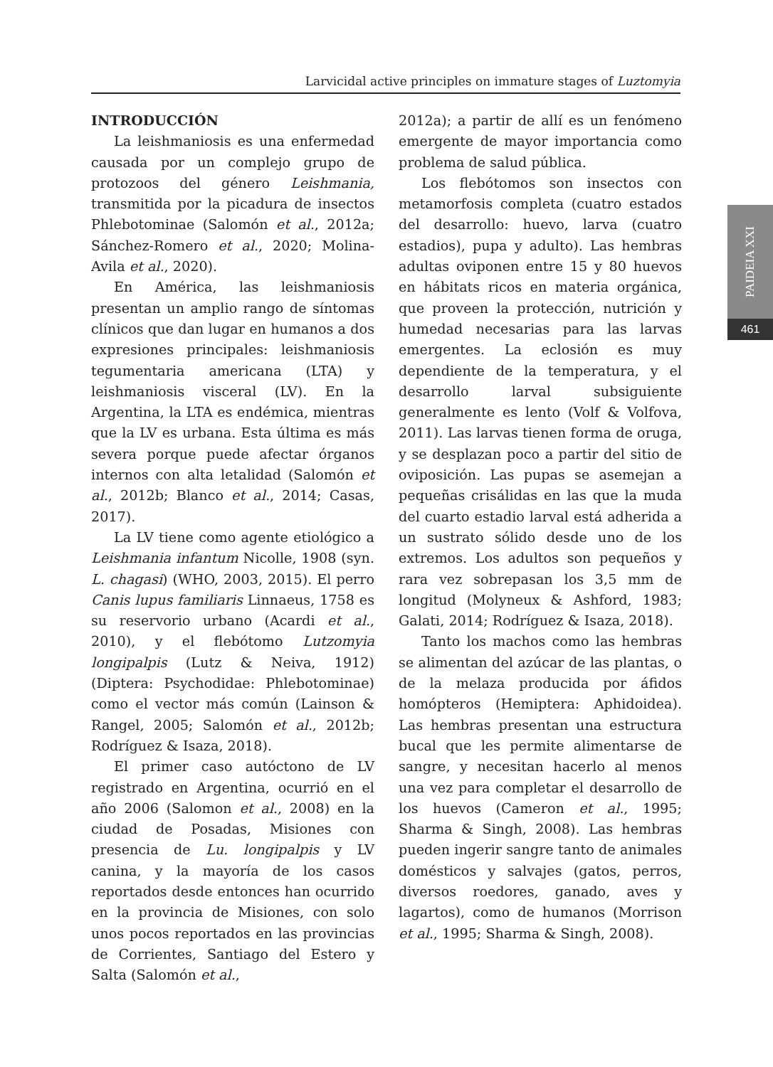Larvicidal active principles on immature stages of Luztomyia
PAIDEIA XXI
461
INTRODUCCIÓN
La leishmaniosis es una enfermedad causada por un complejo grupo de protozoos del género Leishmania, transmitida por la picadura de insectos Phlebotominae (Salomón et al., 2012a; Sánchez-Romero et al., 2020; Molina-Avila et al., 2020).
En América, las leishmaniosis presentan un amplio rango de síntomas clínicos que dan lugar en humanos a dos expresiones principales: leishmaniosis tegumentaria americana (LTA) y leishmaniosis visceral (LV). En la Argentina, la LTA es endémica, mientras que la LV es urbana. Esta última es más severa porque puede afectar órganos internos con alta letalidad (Salomón et al., 2012b; Blanco et al., 2014; Casas, 2017).
La LV tiene como agente etiológico a Leishmania infantum Nicolle, 1908 (syn. L. chagasi) (WHO, 2003, 2015). El perro Canis lupus familiaris Linnaeus, 1758 es su reservorio urbano (Acardi et al., 2010), y el flebótomo Lutzomyia longipalpis (Lutz & Neiva, 1912) (Diptera: Psychodidae: Phlebotominae) como el vector más común (Lainson & Rangel, 2005; Salomón et al., 2012b; Rodríguez & Isaza, 2018).
El primer caso autóctono de LV registrado en Argentina, ocurrió en el año 2006 (Salomon et al., 2008) en la ciudad de Posadas, Misiones con presencia de Lu. longipalpis y LV canina, y la mayoría de los casos reportados desde entonces han ocurrido en la provincia de Misiones, con solo unos pocos reportados en las provincias de Corrientes, Santiago del Estero y Salta (Salomón et al.,
2012a); a partir de allí es un fenómeno emergente de mayor importancia como problema de salud pública.
Los flebótomos son insectos con metamorfosis completa (cuatro estados del desarrollo: huevo, larva (cuatro estadios), pupa y adulto). Las hembras adultas oviponen entre 15 y 80 huevos en hábitats ricos en materia orgánica, que proveen la protección, nutrición y humedad necesarias para las larvas emergentes. La eclosión es muy dependiente de la temperatura, y el desarrollo larval subsiguiente generalmente es lento (Volf & Volfova, 2011). Las larvas tienen forma de oruga, y se desplazan poco a partir del sitio de oviposición. Las pupas se asemejan a pequeñas crisálidas en las que la muda del cuarto estadio larval está adherida a un sustrato sólido desde uno de los extremos. Los adultos son pequeños y rara vez sobrepasan los 3,5 mm de longitud (Molyneux & Ashford, 1983; Galati, 2014; Rodríguez & Isaza, 2018).
Tanto los machos como las hembras se alimentan del azúcar de las plantas, o de la melaza producida por áfidos homópteros (Hemiptera: Aphidoidea). Las hembras presentan una estructura bucal que les permite alimentarse de sangre, y necesitan hacerlo al menos una vez para completar el desarrollo de los huevos (Cameron et al., 1995; Sharma & Singh, 2008). Las hembras pueden ingerir sangre tanto de animales domésticos y salvajes (gatos, perros, diversos roedores, ganado, aves y lagartos), como de humanos (Morrison et al., 1995; Sharma & Singh, 2008).